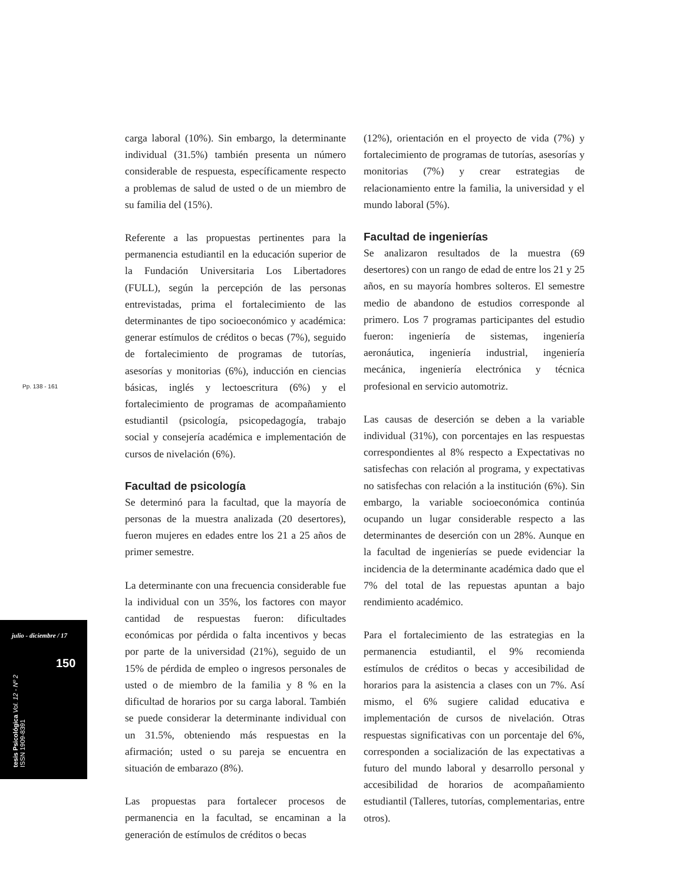Pp. 138 - 161
julio - diciembre / 17
150
tesis Psicológica Vol. 12 - Nº 2
ISSN 1909-8391
carga laboral (10%). Sin embargo, la determinante individual (31.5%) también presenta un número considerable de respuesta, específicamente respecto a problemas de salud de usted o de un miembro de su familia del (15%).
Referente a las propuestas pertinentes para la permanencia estudiantil en la educación superior de la Fundación Universitaria Los Libertadores (FULL), según la percepción de las personas entrevistadas, prima el fortalecimiento de las determinantes de tipo socioeconómico y académica: generar estímulos de créditos o becas (7%), seguido de fortalecimiento de programas de tutorías, asesorías y monitorias (6%), inducción en ciencias básicas, inglés y lectoescritura (6%) y el fortalecimiento de programas de acompañamiento estudiantil (psicología, psicopedagogía, trabajo social y consejería académica e implementación de cursos de nivelación (6%).
Facultad de psicología
Se determinó para la facultad, que la mayoría de personas de la muestra analizada (20 desertores), fueron mujeres en edades entre los 21 a 25 años de primer semestre.
La determinante con una frecuencia considerable fue la individual con un 35%, los factores con mayor cantidad de respuestas fueron: dificultades económicas por pérdida o falta incentivos y becas por parte de la universidad (21%), seguido de un 15% de pérdida de empleo o ingresos personales de usted o de miembro de la familia y 8 % en la dificultad de horarios por su carga laboral. También se puede considerar la determinante individual con un 31.5%, obteniendo más respuestas en la afirmación; usted o su pareja se encuentra en situación de embarazo (8%).
Las propuestas para fortalecer procesos de permanencia en la facultad, se encaminan a la generación de estímulos de créditos o becas
(12%), orientación en el proyecto de vida (7%) y fortalecimiento de programas de tutorías, asesorías y monitorias (7%) y crear estrategias de relacionamiento entre la familia, la universidad y el mundo laboral (5%).
Facultad de ingenierías
Se analizaron resultados de la muestra (69 desertores) con un rango de edad de entre los 21 y 25 años, en su mayoría hombres solteros. El semestre medio de abandono de estudios corresponde al primero. Los 7 programas participantes del estudio fueron: ingeniería de sistemas, ingeniería aeronáutica, ingeniería industrial, ingeniería mecánica, ingeniería electrónica y técnica profesional en servicio automotriz.
Las causas de deserción se deben a la variable individual (31%), con porcentajes en las respuestas correspondientes al 8% respecto a Expectativas no satisfechas con relación al programa, y expectativas no satisfechas con relación a la institución (6%). Sin embargo, la variable socioeconómica continúa ocupando un lugar considerable respecto a las determinantes de deserción con un 28%. Aunque en la facultad de ingenierías se puede evidenciar la incidencia de la determinante académica dado que el 7% del total de las repuestas apuntan a bajo rendimiento académico.
Para el fortalecimiento de las estrategias en la permanencia estudiantil, el 9% recomienda estímulos de créditos o becas y accesibilidad de horarios para la asistencia a clases con un 7%. Así mismo, el 6% sugiere calidad educativa e implementación de cursos de nivelación. Otras respuestas significativas con un porcentaje del 6%, corresponden a socialización de las expectativas a futuro del mundo laboral y desarrollo personal y accesibilidad de horarios de acompañamiento estudiantil (Talleres, tutorías, complementarias, entre otros).